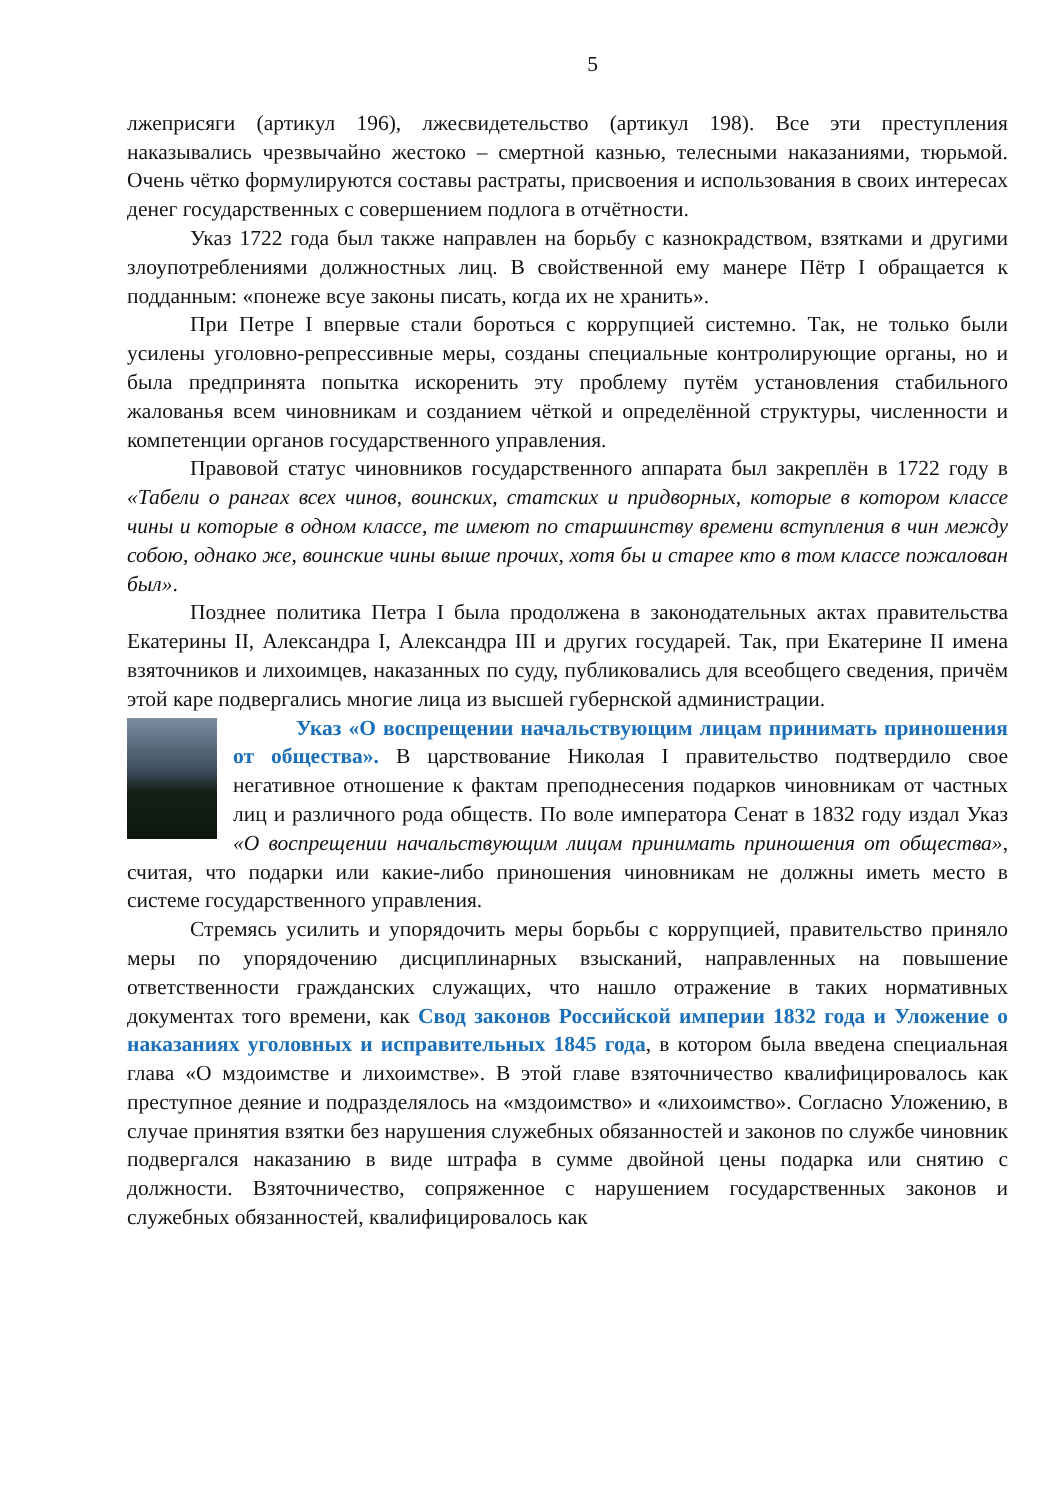5
лжеприсяги (артикул 196), лжесвидетельство (артикул 198). Все эти преступления наказывались чрезвычайно жестоко – смертной казнью, телесными наказаниями, тюрьмой. Очень чётко формулируются составы растраты, присвоения и использования в своих интересах денег государственных с совершением подлога в отчётности.
Указ 1722 года был также направлен на борьбу с казнокрадством, взятками и другими злоупотреблениями должностных лиц. В свойственной ему манере Пётр I обращается к подданным: «понеже всуе законы писать, когда их не хранить».
При Петре I впервые стали бороться с коррупцией системно. Так, не только были усилены уголовно-репрессивные меры, созданы специальные контролирующие органы, но и была предпринята попытка искоренить эту проблему путём установления стабильного жалованья всем чиновникам и созданием чёткой и определённой структуры, численности и компетенции органов государственного управления.
Правовой статус чиновников государственного аппарата был закреплён в 1722 году в «Табели о рангах всех чинов, воинских, статских и придворных, которые в котором классе чины и которые в одном классе, те имеют по старшинству времени вступления в чин между собою, однако же, воинские чины выше прочих, хотя бы и старее кто в том классе пожалован был».
Позднее политика Петра I была продолжена в законодательных актах правительства Екатерины II, Александра I, Александра III и других государей. Так, при Екатерине II имена взяточников и лихоимцев, наказанных по суду, публиковались для всеобщего сведения, причём этой каре подвергались многие лица из высшей губернской администрации.
Указ «О воспрещении начальствующим лицам принимать приношения от общества». В царствование Николая I правительство подтвердило свое негативное отношение к фактам преподнесения подарков чиновникам от частных лиц и различного рода обществ. По воле императора Сенат в 1832 году издал Указ «О воспрещении начальствующим лицам принимать приношения от общества», считая, что подарки или какие-либо приношения чиновникам не должны иметь место в системе государственного управления.
Стремясь усилить и упорядочить меры борьбы с коррупцией, правительство приняло меры по упорядочению дисциплинарных взысканий, направленных на повышение ответственности гражданских служащих, что нашло отражение в таких нормативных документах того времени, как Свод законов Российской империи 1832 года и Уложение о наказаниях уголовных и исправительных 1845 года, в котором была введена специальная глава «О мздоимстве и лихоимстве». В этой главе взяточничество квалифицировалось как преступное деяние и подразделялось на «мздоимство» и «лихоимство». Согласно Уложению, в случае принятия взятки без нарушения служебных обязанностей и законов по службе чиновник подвергался наказанию в виде штрафа в сумме двойной цены подарка или снятию с должности. Взяточничество, сопряженное с нарушением государственных законов и служебных обязанностей, квалифицировалось как